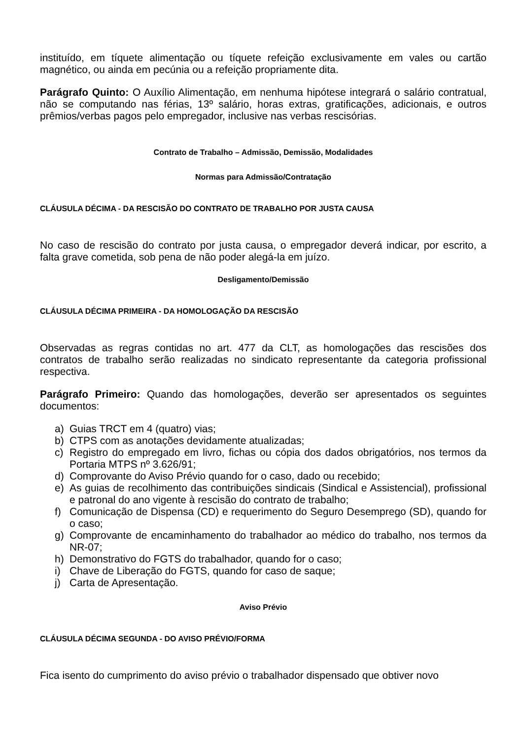instituído, em tíquete alimentação ou tíquete refeição exclusivamente em vales ou cartão magnético, ou ainda em pecúnia ou a refeição propriamente dita.
Parágrafo Quinto: O Auxílio Alimentação, em nenhuma hipótese integrará o salário contratual, não se computando nas férias, 13º salário, horas extras, gratificações, adicionais, e outros prêmios/verbas pagos pelo empregador, inclusive nas verbas rescisórias.
Contrato de Trabalho – Admissão, Demissão, Modalidades
Normas para Admissão/Contratação
CLÁUSULA DÉCIMA - DA RESCISÃO DO CONTRATO DE TRABALHO POR JUSTA CAUSA
No caso de rescisão do contrato por justa causa, o empregador deverá indicar, por escrito, a falta grave cometida, sob pena de não poder alegá-la em juízo.
Desligamento/Demissão
CLÁUSULA DÉCIMA PRIMEIRA - DA HOMOLOGAÇÃO DA RESCISÃO
Observadas as regras contidas no art. 477 da CLT, as homologações das rescisões dos contratos de trabalho serão realizadas no sindicato representante da categoria profissional respectiva.
Parágrafo Primeiro: Quando das homologações, deverão ser apresentados os seguintes documentos:
a) Guias TRCT em 4 (quatro) vias;
b) CTPS com as anotações devidamente atualizadas;
c) Registro do empregado em livro, fichas ou cópia dos dados obrigatórios, nos termos da Portaria MTPS nº 3.626/91;
d) Comprovante do Aviso Prévio quando for o caso, dado ou recebido;
e) As guias de recolhimento das contribuições sindicais (Sindical e Assistencial), profissional e patronal do ano vigente à rescisão do contrato de trabalho;
f) Comunicação de Dispensa (CD) e requerimento do Seguro Desemprego (SD), quando for o caso;
g) Comprovante de encaminhamento do trabalhador ao médico do trabalho, nos termos da NR-07;
h) Demonstrativo do FGTS do trabalhador, quando for o caso;
i) Chave de Liberação do FGTS, quando for caso de saque;
j) Carta de Apresentação.
Aviso Prévio
CLÁUSULA DÉCIMA SEGUNDA - DO AVISO PRÉVIO/FORMA
Fica isento do cumprimento do aviso prévio o trabalhador dispensado que obtiver novo